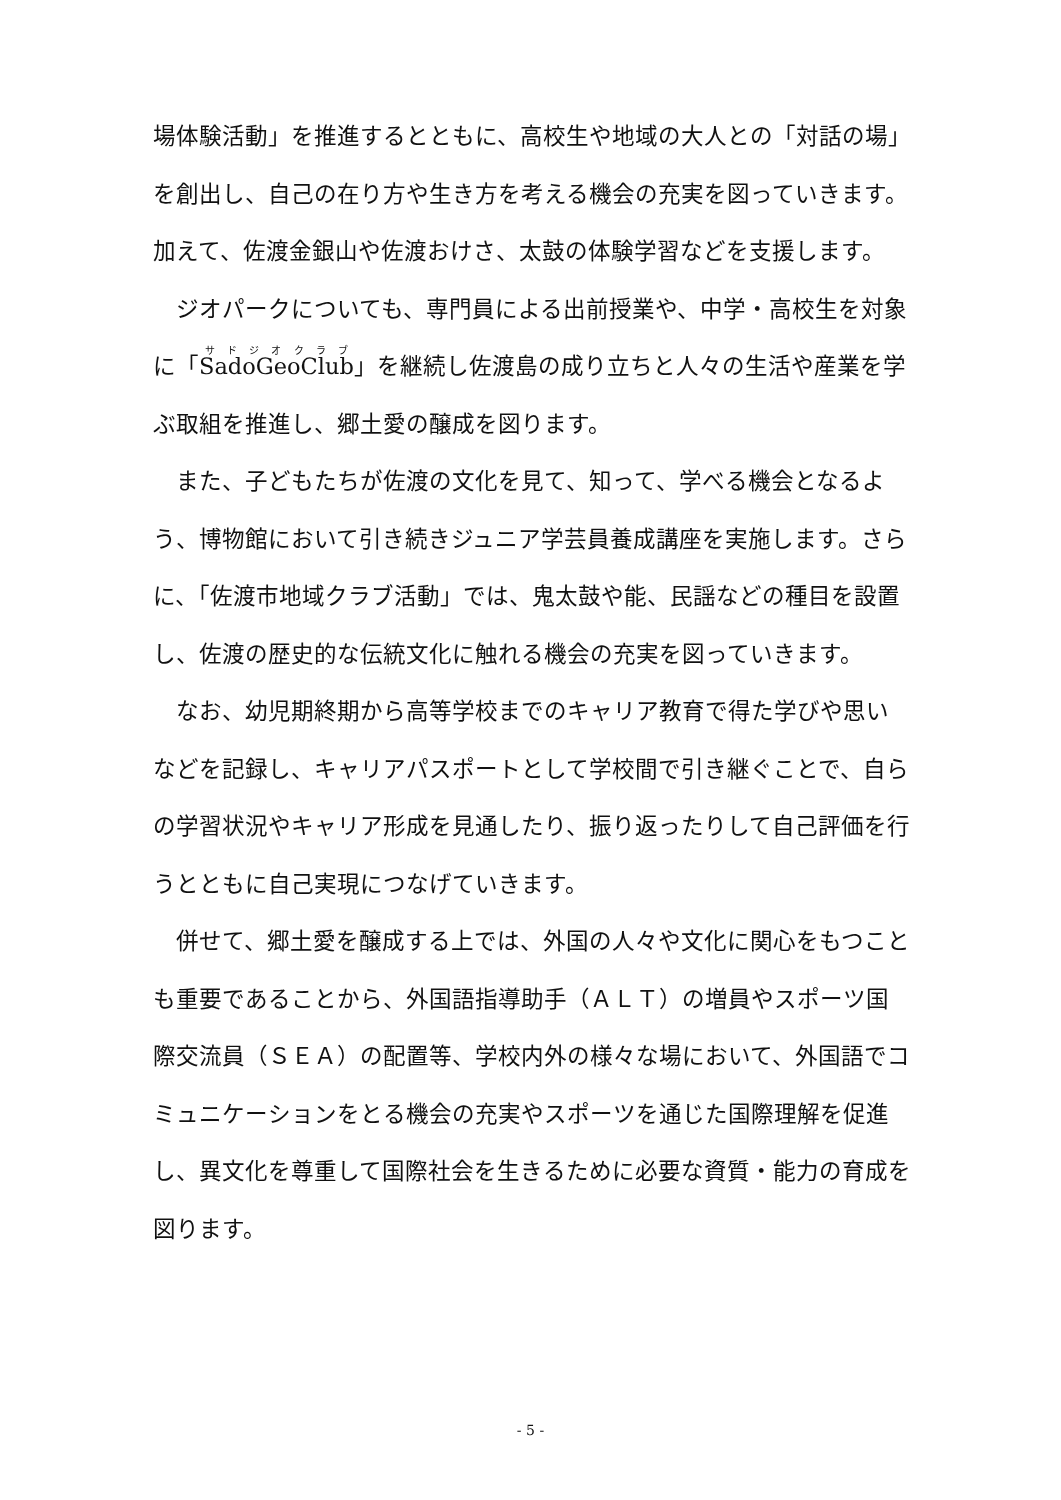場体験活動」を推進するとともに、高校生や地域の大人との「対話の場」を創出し、自己の在り方や生き方を考える機会の充実を図っていきます。加えて、佐渡金銀山や佐渡おけさ、太鼓の体験学習などを支援します。
ジオパークについても、専門員による出前授業や、中学・高校生を対象に「SadoGeoClub」を継続し佐渡島の成り立ちと人々の生活や産業を学ぶ取組を推進し、郷土愛の醸成を図ります。
また、子どもたちが佐渡の文化を見て、知って、学べる機会となるよう、博物館において引き続きジュニア学芸員養成講座を実施します。さらに、「佐渡市地域クラブ活動」では、鬼太鼓や能、民謡などの種目を設置し、佐渡の歴史的な伝統文化に触れる機会の充実を図っていきます。
なお、幼児期終期から高等学校までのキャリア教育で得た学びや思いなどを記録し、キャリアパスポートとして学校間で引き継ぐことで、自らの学習状況やキャリア形成を見通したり、振り返ったりして自己評価を行うとともに自己実現につなげていきます。
併せて、郷土愛を醸成する上では、外国の人々や文化に関心をもつことも重要であることから、外国語指導助手（ＡＬＴ）の増員やスポーツ国際交流員（ＳＥＡ）の配置等、学校内外の様々な場において、外国語でコミュニケーションをとる機会の充実やスポーツを通じた国際理解を促進し、異文化を尊重して国際社会を生きるために必要な資質・能力の育成を図ります。
- 5 -